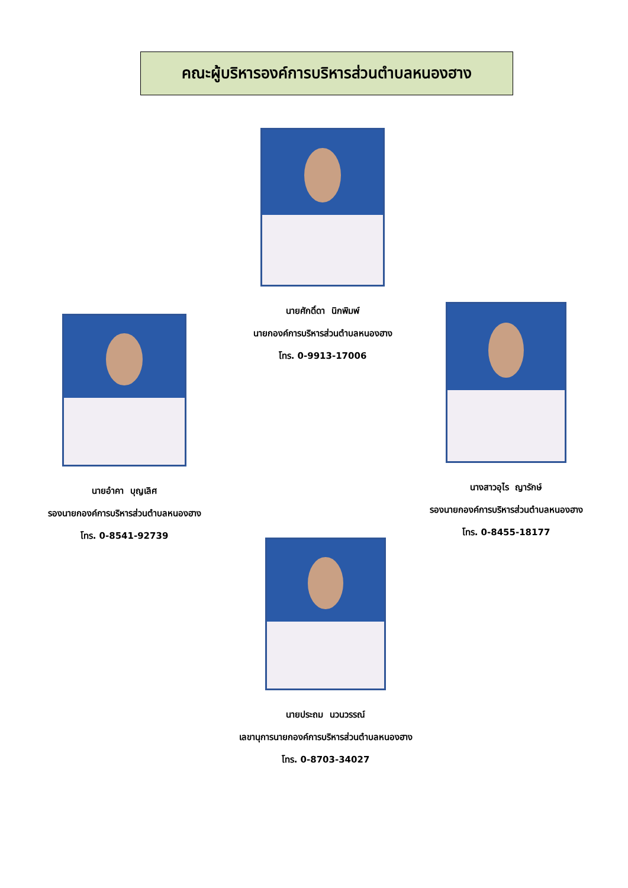คณะผู้บริหารองค์การบริหารส่วนตำบลหนองฮาง
นายศักดิ์ดา นิกพิมพ์
นายกองค์การบริหารส่วนตำบลหนองฮาง
โทร. 0-9913-17006
นายอำคา บุญเลิศ
รองนายกองค์การบริหารส่วนตำบลหนองฮาง
โทร. 0-8541-92739
นางสาวอุไร ญารักษ์
รองนายกองค์การบริหารส่วนตำบลหนองฮาง
โทร. 0-8455-18177
นายประถม นวนวรรณ์
เลขานุการนายกองค์การบริหารส่วนตำบลหนองฮาง
โทร. 0-8703-34027